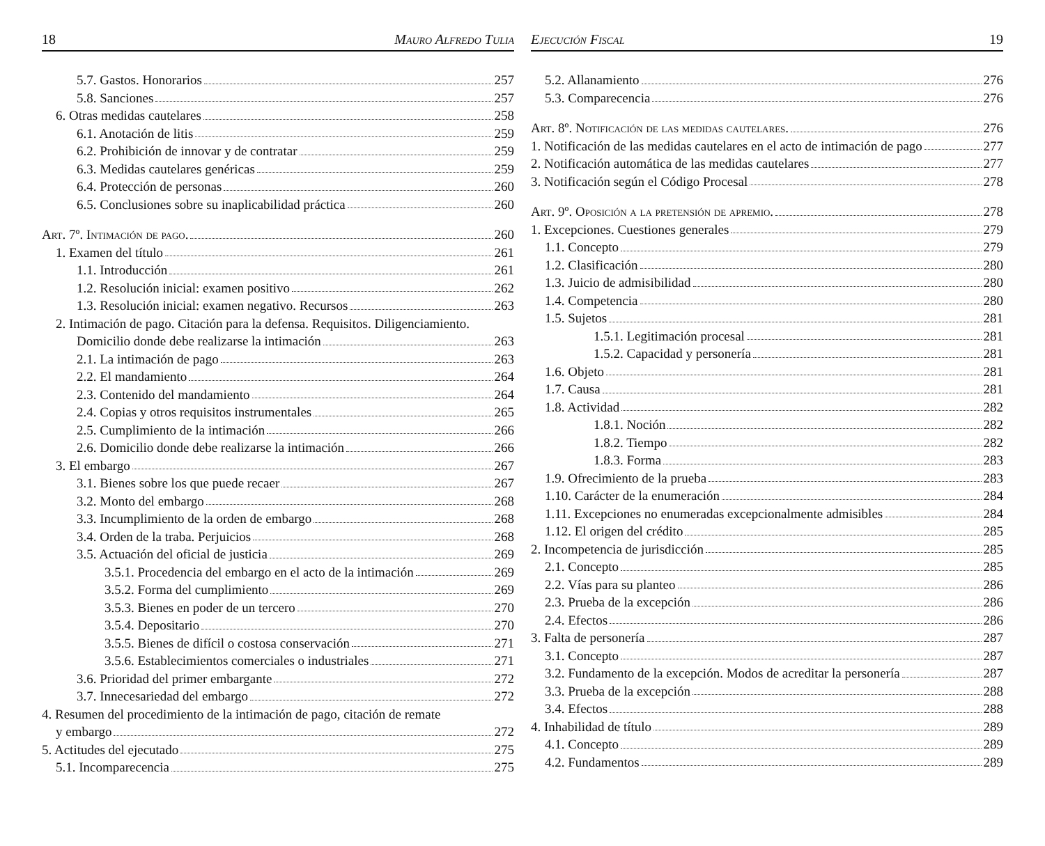18 Mauro Alfredo Tulia
5.7. Gastos. Honorarios 257
5.8. Sanciones 257
6. Otras medidas cautelares 258
6.1. Anotación de litis 259
6.2. Prohibición de innovar y de contratar 259
6.3. Medidas cautelares genéricas 259
6.4. Protección de personas 260
6.5. Conclusiones sobre su inaplicabilidad práctica 260
Art. 7º. Intimación de pago. 260
1. Examen del título 261
1.1. Introducción 261
1.2. Resolución inicial: examen positivo 262
1.3. Resolución inicial: examen negativo. Recursos 263
2. Intimación de pago. Citación para la defensa. Requisitos. Diligenciamiento.
Domicilio donde debe realizarse la intimación 263
2.1. La intimación de pago 263
2.2. El mandamiento 264
2.3. Contenido del mandamiento 264
2.4. Copias y otros requisitos instrumentales 265
2.5. Cumplimiento de la intimación 266
2.6. Domicilio donde debe realizarse la intimación 266
3. El embargo 267
3.1. Bienes sobre los que puede recaer 267
3.2. Monto del embargo 268
3.3. Incumplimiento de la orden de embargo 268
3.4. Orden de la traba. Perjuicios 268
3.5. Actuación del oficial de justicia 269
3.5.1. Procedencia del embargo en el acto de la intimación 269
3.5.2. Forma del cumplimiento 269
3.5.3. Bienes en poder de un tercero 270
3.5.4. Depositario 270
3.5.5. Bienes de difícil o costosa conservación 271
3.5.6. Establecimientos comerciales o industriales 271
3.6. Prioridad del primer embargante 272
3.7. Innecesariedad del embargo 272
4. Resumen del procedimiento de la intimación de pago, citación de remate
y embargo 272
5. Actitudes del ejecutado 275
5.1. Incomparecencia 275
Ejecución Fiscal 19
5.2. Allanamiento 276
5.3. Comparecencia 276
Art. 8º. Notificación de las medidas cautelares. 276
1. Notificación de las medidas cautelares en el acto de intimación de pago 277
2. Notificación automática de las medidas cautelares 277
3. Notificación según el Código Procesal 278
Art. 9º. Oposición a la pretensión de apremio. 278
1. Excepciones. Cuestiones generales 279
1.1. Concepto 279
1.2. Clasificación 280
1.3. Juicio de admisibilidad 280
1.4. Competencia 280
1.5. Sujetos 281
1.5.1. Legitimación procesal 281
1.5.2. Capacidad y personería 281
1.6. Objeto 281
1.7. Causa 281
1.8. Actividad 282
1.8.1. Noción 282
1.8.2. Tiempo 282
1.8.3. Forma 283
1.9. Ofrecimiento de la prueba 283
1.10. Carácter de la enumeración 284
1.11. Excepciones no enumeradas excepcionalmente admisibles 284
1.12. El origen del crédito 285
2. Incompetencia de jurisdicción 285
2.1. Concepto 285
2.2. Vías para su planteo 286
2.3. Prueba de la excepción 286
2.4. Efectos 286
3. Falta de personería 287
3.1. Concepto 287
3.2. Fundamento de la excepción. Modos de acreditar la personería 287
3.3. Prueba de la excepción 288
3.4. Efectos 288
4. Inhabilidad de título 289
4.1. Concepto 289
4.2. Fundamentos 289